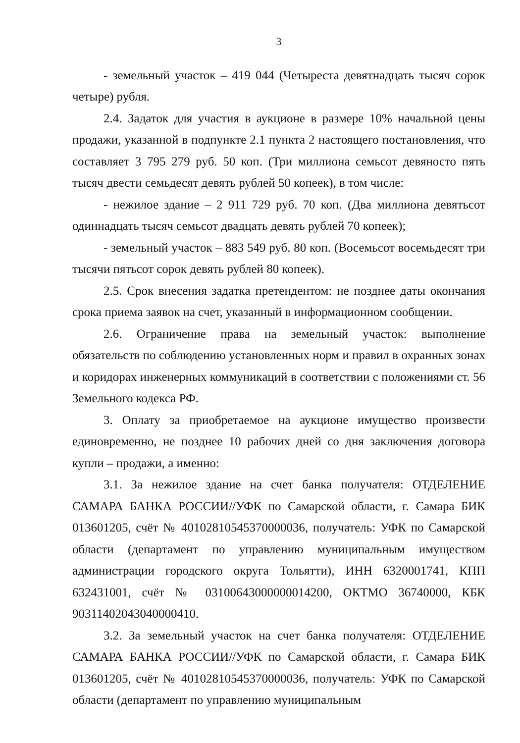3
- земельный участок – 419 044 (Четыреста девятнадцать тысяч сорок четыре) рубля.
2.4. Задаток для участия в аукционе в размере 10% начальной цены продажи, указанной в подпункте 2.1 пункта 2 настоящего постановления, что составляет 3 795 279 руб. 50 коп. (Три миллиона семьсот девяносто пять тысяч двести семьдесят девять рублей 50 копеек), в том числе:
- нежилое здание – 2 911 729 руб. 70 коп. (Два миллиона девятьсот одиннадцать тысяч семьсот двадцать девять рублей 70 копеек);
- земельный участок – 883 549 руб. 80 коп. (Восемьсот восемьдесят три тысячи пятьсот сорок девять рублей 80 копеек).
2.5. Срок внесения задатка претендентом: не позднее даты окончания срока приема заявок на счет, указанный в информационном сообщении.
2.6. Ограничение права на земельный участок: выполнение обязательств по соблюдению установленных норм и правил в охранных зонах и коридорах инженерных коммуникаций в соответствии с положениями ст. 56 Земельного кодекса РФ.
3. Оплату за приобретаемое на аукционе имущество произвести единовременно, не позднее 10 рабочих дней со дня заключения договора купли – продажи, а именно:
3.1. За нежилое здание на счет банка получателя: ОТДЕЛЕНИЕ САМАРА БАНКА РОССИИ//УФК по Самарской области, г. Самара БИК 013601205, счёт № 40102810545370000036, получатель: УФК по Самарской области (департамент по управлению муниципальным имуществом администрации городского округа Тольятти), ИНН 6320001741, КПП 632431001, счёт № 03100643000000014200, ОКТМО 36740000, КБК 90311402043040000410.
3.2. За земельный участок на счет банка получателя: ОТДЕЛЕНИЕ САМАРА БАНКА РОССИИ//УФК по Самарской области, г. Самара БИК 013601205, счёт № 40102810545370000036, получатель: УФК по Самарской области (департамент по управлению муниципальным